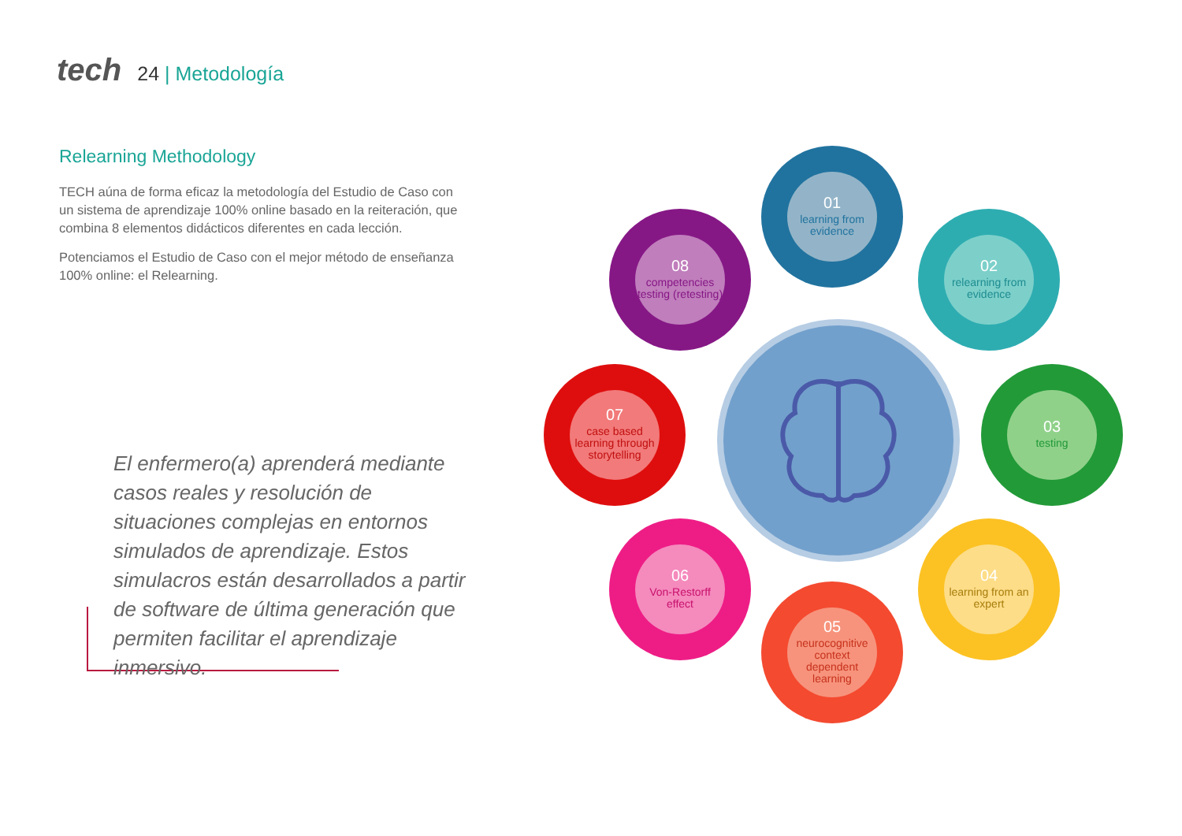tech
24 | Metodología
Relearning Methodology
TECH aúna de forma eficaz la metodología del Estudio de Caso con un sistema de aprendizaje 100% online basado en la reiteración, que combina 8 elementos didácticos diferentes en cada lección.
Potenciamos el Estudio de Caso con el mejor método de enseñanza 100% online: el Relearning.
El enfermero(a) aprenderá mediante casos reales y resolución de situaciones complejas en entornos simulados de aprendizaje. Estos simulacros están desarrollados a partir de software de última generación que permiten facilitar el aprendizaje inmersivo.
01
learning from evidence
02
relearning from evidence
03
testing
04
learning from an expert
05
neurocognitive context dependent learning
06
Von-Restorff effect
07
case based learning through storytelling
08
competencies testing (retesting)